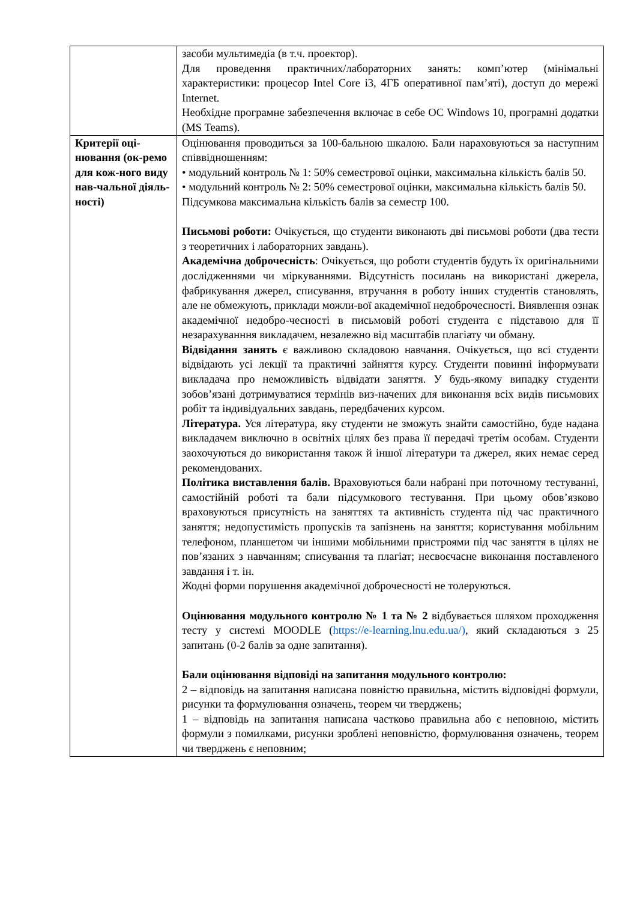| | засоби мультимедіа (в т.ч. проектор). Для проведення практичних/лабораторних занять: комп’ютер (мінімальні характеристики: процесор Intel Core i3, 4ГБ оперативної пам’яті), доступ до мережі Internet. Необхідне програмне забезпечення включає в себе ОС Windows 10, програмні додатки (MS Teams). |
| Критерії оці-нювання (ок-ремо для кож-ного виду нав-чальної діяль-ності) | Оцінювання проводиться за 100-бальною шкалою. Бали нараховуються за наступним співвідношенням: • модульний контроль № 1: 50% семестрової оцінки, максимальна кількість балів 50. • модульний контроль № 2: 50% семестрової оцінки, максимальна кількість балів 50. Підсумкова максимальна кількість балів за семестр 100. Письмові роботи: Очікується, що студенти виконають дві письмові роботи (два тести з теоретичних і лабораторних завдань). Академічна доброчесність : Очікується, що роботи студентів будуть їх оригінальними дослідженнями чи міркуваннями. Відсутність посилань на використані джерела, фабрикування джерел, списування, втручання в роботу інших студентів становлять, але не обмежують, приклади можли-вої академічної недоброчесності. Виявлення ознак академічної недобро-чесності в письмовій роботі студента є підставою для її незарахуванння викладачем, незалежно від масштабів плагіату чи обману. Відвідання занять є важливою складовою навчання. Очікується, що всі студенти відвідають усі лекції та практичні зайняття курсу. Студенти повинні інформувати викладача про неможливість відвідати заняття. У будь-якому випадку студенти зобов’язані дотримуватися термінів виз-начених для виконання всіх видів письмових робіт та індивідуальних завдань, передбачених курсом. Література. Уся література, яку студенти не зможуть знайти самостійно, буде надана викладачем виключно в освітніх цілях без права її передачі третім особам. Студенти заохочуються до використання також й іншої літератури та джерел, яких немає серед рекомендованих. Політика виставлення балів. Враховуються бали набрані при поточному тестуванні, самостійній роботі та бали підсумкового тестування. При цьому обов’язково враховуються присутність на заняттях та активність студента під час практичного заняття; недопустимість пропусків та запізнень на заняття; користування мобільним телефоном, планшетом чи іншими мобільними пристроями під час заняття в цілях не пов’язаних з навчанням; списування та плагіат; несвоєчасне виконання поставленого завдання і т. ін. Жодні форми порушення академічної доброчесності не толеруються. Оцінювання модульного контролю № 1 та № 2 відбувається шляхом проходження тесту у системі MOODLE ( https://e-learning.lnu.edu.ua/) , який складаються з 25 запитань (0-2 балів за одне запитання). Бали оцінювання відповіді на запитання модульного контролю: 2 – відповідь на запитання написана повністю правильна, містить відповідні формули, рисунки та формулювання означень, теорем чи тверджень; 1 – відповідь на запитання написана частково правильна або є неповною, містить формули з помилками, рисунки зроблені неповністю, формулювання означень, теорем чи тверджень є неповним; |